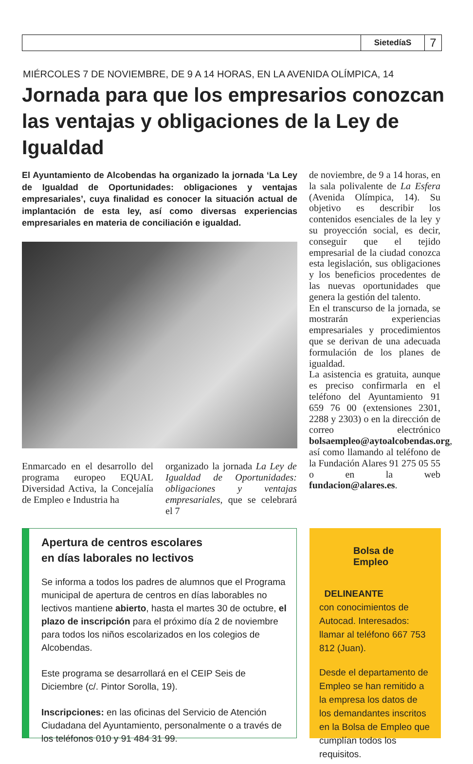SietedíaS
7
MIÉRCOLES 7 DE NOVIEMBRE, DE 9 A 14 HORAS, EN LA AVENIDA OLÍMPICA, 14
Jornada para que los empresarios conozcan las ventajas y obligaciones de la Ley de Igualdad
El Ayuntamiento de Alcobendas ha organizado la jornada ‘La Ley de Igualdad de Oportunidades: obligaciones y ventajas empresariales’, cuya finalidad es conocer la situación actual de implantación de esta ley, así como diversas experiencias empresariales en materia de conciliación e igualdad.
Enmarcado en el desarrollo del programa europeo EQUAL Diversidad Activa, la Concejalía de Empleo e Industria ha
organizado la jornada La Ley de Igualdad de Oportunidades: obligaciones y ventajas empresariales, que se celebrará el 7
de noviembre, de 9 a 14 horas, en la sala polivalente de La Esfera (Avenida Olímpica, 14). Su objetivo es describir los contenidos esenciales de la ley y su proyección social, es decir, conseguir que el tejido empresarial de la ciudad conozca esta legislación, sus obligaciones y los beneficios procedentes de las nuevas oportunidades que genera la gestión del talento.
En el transcurso de la jornada, se mostrarán experiencias empresariales y procedimientos que se derivan de una adecuada formulación de los planes de igualdad.
La asistencia es gratuita, aunque es preciso confirmarla en el teléfono del Ayuntamiento 91 659 76 00 (extensiones 2301, 2288 y 2303) o en la dirección de correo electrónico bolsaempleo@aytoalcobendas.org, así como llamando al teléfono de la Fundación Alares 91 275 05 55 o en la web fundacion@alares.es.
Apertura de centros escolares
en días laborales no lectivos
Se informa a todos los padres de alumnos que el Programa municipal de apertura de centros en días laborables no lectivos mantiene abierto, hasta el martes 30 de octubre, el plazo de inscripción para el próximo día 2 de noviembre para todos los niños escolarizados en los colegios de Alcobendas.
Este programa se desarrollará en el CEIP Seis de Diciembre (c/. Pintor Sorolla, 19).
Inscripciones: en las oficinas del Servicio de Atención Ciudadana del Ayuntamiento, personalmente o a través de los teléfonos 010 y 91 484 31 99.
Bolsa de Empleo
DELINEANTE
con conocimientos de Autocad. Interesados: llamar al teléfono 667 753 812 (Juan).
Desde el departamento de Empleo se han remitido a la empresa los datos de los demandantes inscritos en la Bolsa de Empleo que cumplían todos los requisitos.